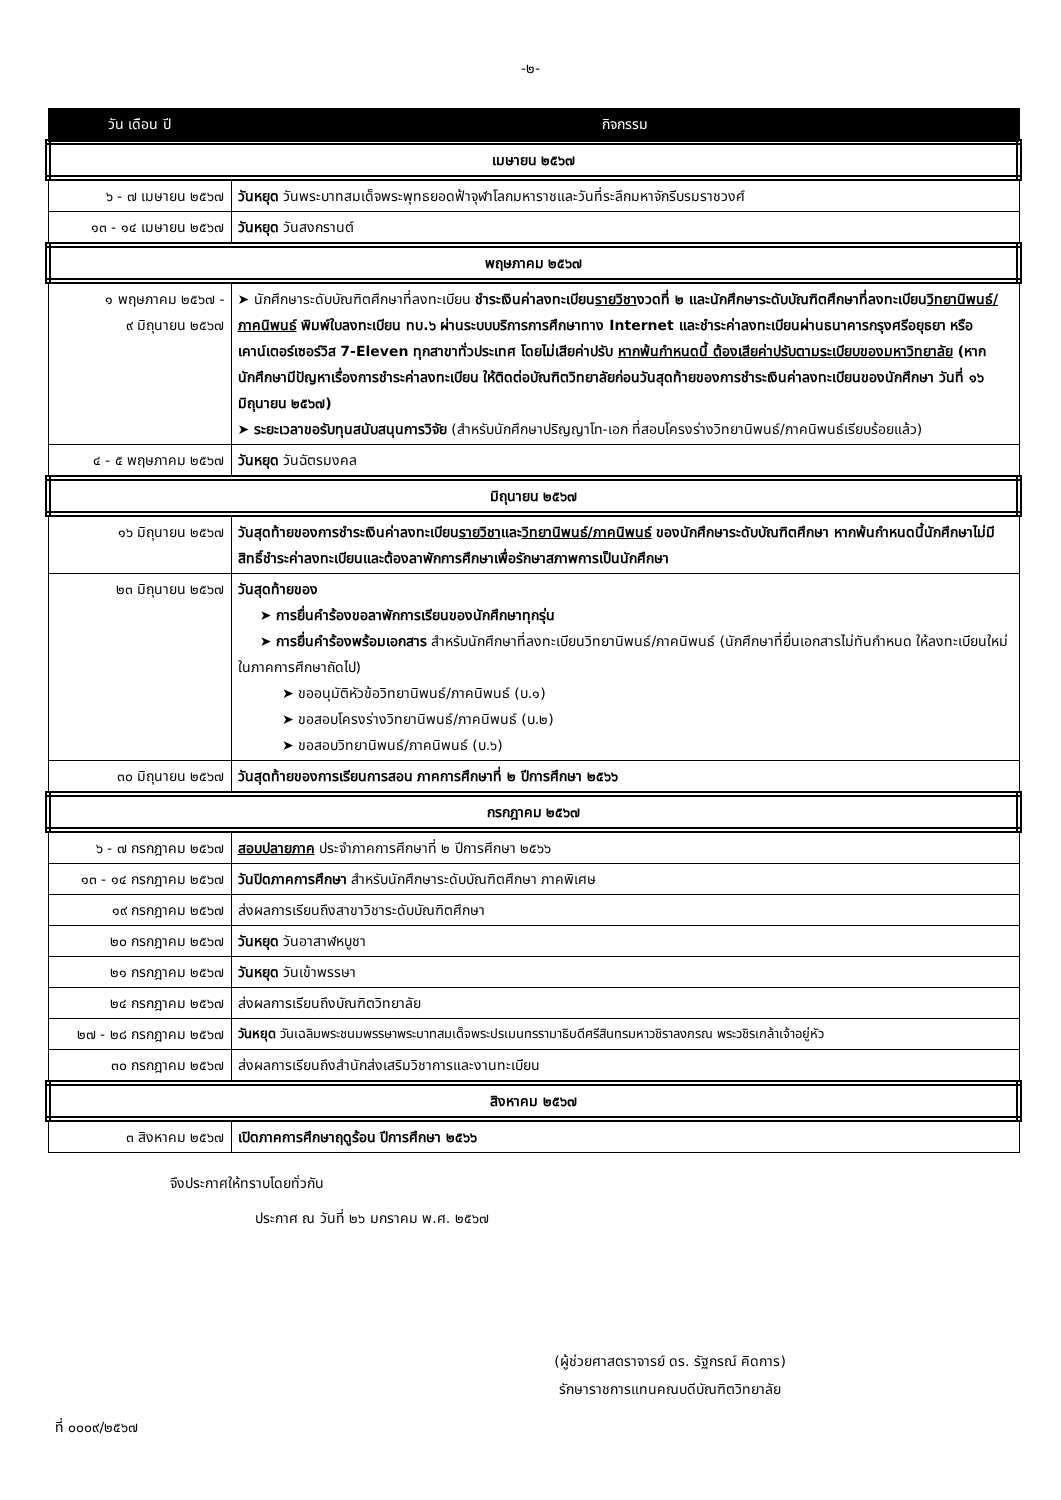-๒-
| วัน เดือน ปี | กิจกรรม |
| --- | --- |
| เมษายน ๒๕๖๗ | |
| ๖ - ๗ เมษายน ๒๕๖๗ | วันหยุด วันพระบาทสมเด็จพระพุทธยอดฟ้าจุฬาโลกมหาราชและวันที่ระลึกมหาจักรีบรมราชวงศ์ |
| ๑๓ - ๑๔ เมษายน ๒๕๖๗ | วันหยุด วันสงกรานต์ |
| พฤษภาคม ๒๕๖๗ | |
| ๑ พฤษภาคม ๒๕๖๗ - ๙ มิถุนายน ๒๕๖๗ | ➤ นักศึกษาระดับบัณฑิตศึกษาที่ลงทะเบียน ชำระเงินค่าลงทะเบียน รายวิชา งวดที่ ๒ และนักศึกษาระดับบัณฑิตศึกษาที่ลงทะเบียน วิทยานิพนธ์/ภาคนิพนธ์ พิมพ์ใบลงทะเบียน ทบ.๖ ผ่านระบบบริการการศึกษาทาง Internet และชำระค่าลงทะเบียนผ่านธนาคารกรุงศรีอยุธยา หรือเคาน์เตอร์เซอร์วิส 7-Eleven ทุกสาขาทั่วประเทศ โดยไม่เสียค่าปรับ หากพ้นกำหนดนี้ ต้องเสียค่าปรับตามระเบียบของมหาวิทยาลัย (หากนักศึกษามีปัญหาเรื่องการชำระค่าลงทะเบียน ให้ติดต่อบัณฑิตวิทยาลัยก่อนวันสุดท้ายของการชำระเงินค่าลงทะเบียนของนักศึกษา วันที่ ๑๖ มิถุนายน ๒๕๖๗) ➤ ระยะเวลาขอรับทุนสนับสนุนการวิจัย (สำหรับนักศึกษาปริญญาโท-เอก ที่สอบโครงร่างวิทยานิพนธ์/ภาคนิพนธ์เรียบร้อยแล้ว) |
| ๔ - ๕ พฤษภาคม ๒๕๖๗ | วันหยุด วันฉัตรมงคล |
| มิถุนายน ๒๕๖๗ | |
| ๑๖ มิถุนายน ๒๕๖๗ | วันสุดท้ายของการชำระเงินค่าลงทะเบียน รายวิชา และ วิทยานิพนธ์/ภาคนิพนธ์ ของนักศึกษาระดับบัณฑิตศึกษา หากพ้นกำหนดนี้นักศึกษาไม่มีสิทธิ์ชำระค่าลงทะเบียนและต้องลาพักการศึกษาเพื่อรักษาสภาพการเป็นนักศึกษา |
| ๒๓ มิถุนายน ๒๕๖๗ | วันสุดท้ายของ ➤ การยื่นคำร้องขอลาพักการเรียนของนักศึกษาทุกรุ่น ➤ การยื่นคำร้องพร้อมเอกสาร สำหรับนักศึกษาที่ลงทะเบียนวิทยานิพนธ์/ภาคนิพนธ์ (นักศึกษาที่ยื่นเอกสารไม่ทันกำหนด ให้ลงทะเบียนใหม่ในภาคการศึกษาถัดไป) ➤ ขออนุมัติหัวข้อวิทยานิพนธ์/ภาคนิพนธ์ (บ.๑) ➤ ขอสอบโครงร่างวิทยานิพนธ์/ภาคนิพนธ์ (บ.๒) ➤ ขอสอบวิทยานิพนธ์/ภาคนิพนธ์ (บ.๖) |
| ๓๐ มิถุนายน ๒๕๖๗ | วันสุดท้ายของการเรียนการสอน ภาคการศึกษาที่ ๒ ปีการศึกษา ๒๕๖๖ |
| กรกฎาคม ๒๕๖๗ | |
| ๖ - ๗ กรกฎาคม ๒๕๖๗ | สอบปลายภาค ประจำภาคการศึกษาที่ ๒ ปีการศึกษา ๒๕๖๖ |
| ๑๓ - ๑๔ กรกฎาคม ๒๕๖๗ | วันปิดภาคการศึกษา สำหรับนักศึกษาระดับบัณฑิตศึกษา ภาคพิเศษ |
| ๑๙ กรกฎาคม ๒๕๖๗ | ส่งผลการเรียนถึงสาขาวิชาระดับบัณฑิตศึกษา |
| ๒๐ กรกฎาคม ๒๕๖๗ | วันหยุด วันอาสาฬหบูชา |
| ๒๑ กรกฎาคม ๒๕๖๗ | วันหยุด วันเข้าพรรษา |
| ๒๔ กรกฎาคม ๒๕๖๗ | ส่งผลการเรียนถึงบัณฑิตวิทยาลัย |
| ๒๗ - ๒๘ กรกฎาคม ๒๕๖๗ | วันหยุด วันเฉลิมพระชนมพรรษาพระบาทสมเด็จพระปรเมนทรรามาธิบดีศรีสินทรมหาวชิราลงกรณ พระวชิรเกล้าเจ้าอยู่หัว |
| ๓๐ กรกฎาคม ๒๕๖๗ | ส่งผลการเรียนถึงสำนักส่งเสริมวิชาการและงานทะเบียน |
| สิงหาคม ๒๕๖๗ | |
| ๓ สิงหาคม ๒๕๖๗ | เปิดภาคการศึกษาฤดูร้อน ปีการศึกษา ๒๕๖๖ |
จึงประกาศให้ทราบโดยทั่วกัน
ประกาศ ณ วันที่ ๒๖ มกราคม พ.ศ. ๒๕๖๗
(ผู้ช่วยศาสตราจารย์ ดร. รัฐกรณ์ คิดการ)
รักษาราชการแทนคณบดีบัณฑิตวิทยาลัย
ที่ ๐๐๐๙/๒๕๖๗